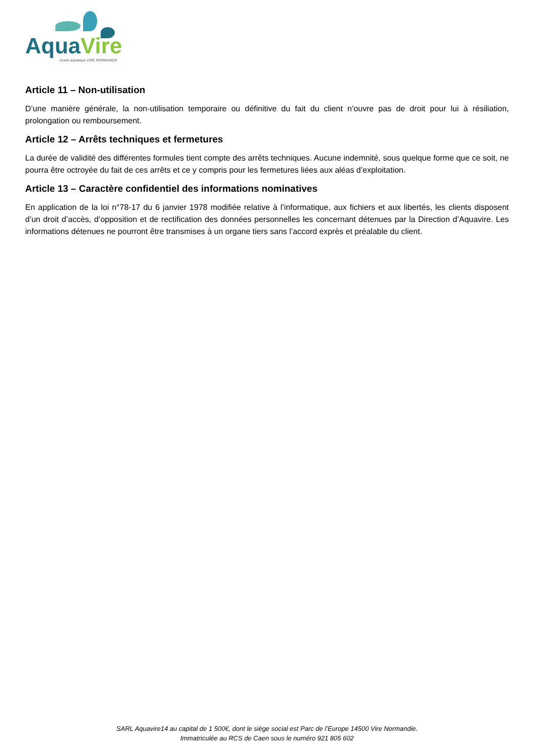Aqua Vire
centre aquatique VIRE NORMANDIE
Article 11 – Non-utilisation
D’une manière générale, la non-utilisation temporaire ou définitive du fait du client n’ouvre pas de droit pour lui à résiliation, prolongation ou remboursement.
Article 12 – Arrêts techniques et fermetures
La durée de validité des différentes formules tient compte des arrêts techniques. Aucune indemnité, sous quelque forme que ce soit, ne pourra être octroyée du fait de ces arrêts et ce y compris pour les fermetures liées aux aléas d’exploitation.
Article 13 – Caractère confidentiel des informations nominatives
En application de la loi n°78-17 du 6 janvier 1978 modifiée relative à l’informatique, aux fichiers et aux libertés, les clients disposent d’un droit d’accès, d’opposition et de rectification des données personnelles les concernant détenues par la Direction d’Aquavire. Les informations détenues ne pourront être transmises à un organe tiers sans l’accord exprès et préalable du client.
SARL Aquavire14 au capital de 1 500€, dont le siège social est Parc de l’Europe 14500 Vire Normandie.
Immatriculée au RCS de Caen sous le numéro 921 805 602